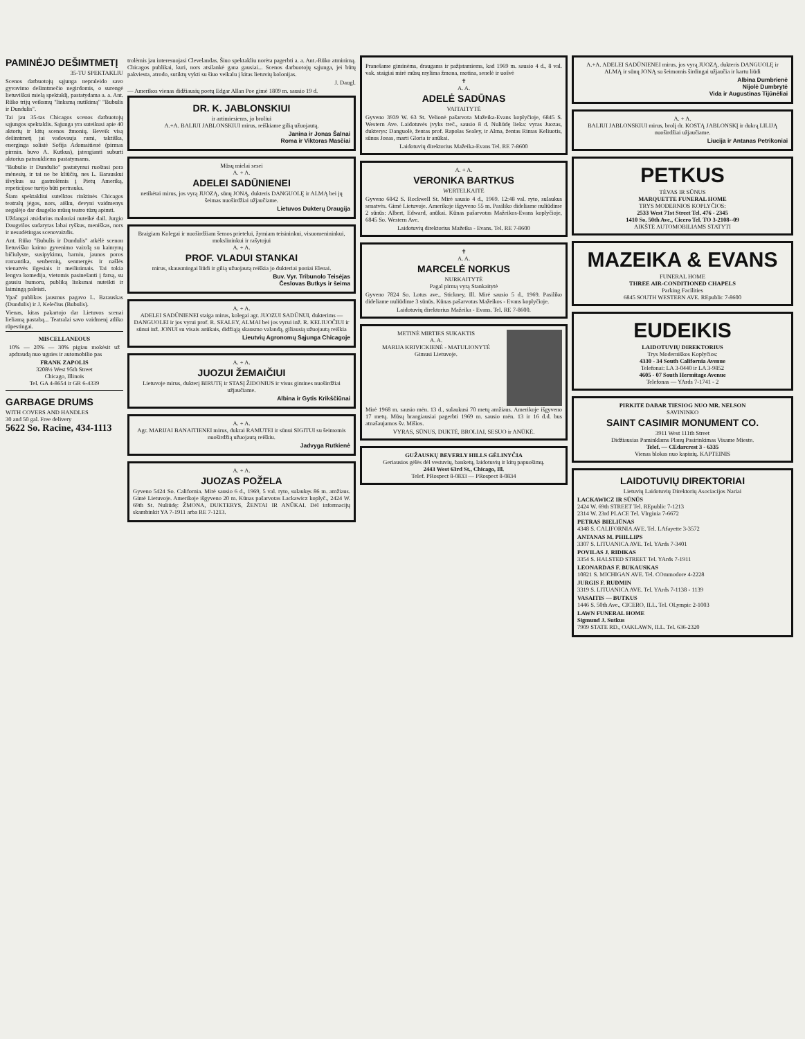PAMINĖJO DEŠIMTMETĮ
35-TU SPEKTAKLIU
Scenos darbuotojų sąjunga nepraleido savo gyvavimo dešimtmečio negirdomis, o surengė lietuviškai mielą spektaklį, pastatydama a. a. Ant. Rūko trijų veiksmų "linksmą nutikimą" "Bubulis ir Dundulis".
Tai jau 35-tas Chicagos scenos darbuotojų sąjungos spektaklis. Sąjunga yra suteikusi apie 40 aktorių ir kitų scenos žmonių. Beveik visą dešimtmetį jai vadovauja rami, taktiška, energinga solistė Sofija Adomaitienė (pirmas pirmin. buvo A. Kutkus), įstengianti suburti aktorius patraukliems pastatymams.
"Bubulio ir Dundulio" pastatymui ruoštasi pora mėnesių, ir tai ne be kliūčių, nes L. Barauskui išvykus su gastrolėmis į Pietų Ameriką, repeticijose turėjo būti pertrauka.
Šiam spektakliui sutelktos rinktinės Chicagos teatralų jėgos, nors, aišku, devyni vaidmenys negalėjo dar daugelio mūsų teatro tūzų apimti.
Uždangai atsidarius maloniai nuteikė dail. Jurgio Daugvilos sudarytas labai ryškus, meniškas, nors ir nesudėtingas scenovaizdis.
Ant. Rūko "Bubulis ir Dundulis" atkėlė scenon lietuviško kaimo gyvenimo vaizdą su kaimynų bičiulyste, susipykimu, barniu, jaunos poros romantika, senbernių, senmergės ir našlės vienatvės ilgesiais ir meilinimais. Tai tokia lengva komedija, vietomis pasinešanti į farsą, su gausiu humoru, publiką linksmai nuteikti ir laimingą paleisti.
Ypač publikos jausmus pagavo L. Barauskas (Dundulis) ir J. Kelečius (Bubulis).
Vienas, kitas pakartojo dar Lietuvos scenai lieliamą pastabą... Teatralai savo vaidmenį atliko rūpestingai.
MISCELLANEOUS
10% — 20% — 30% pigiau mokėsit už apdraudą nuo ugnies ir automobilio pas
FRANK ZAPOLIS
3208½ West 95th Street
Chicago, Illinois
Tel. GA 4-8654 ir GR 6-4339
GARBAGE DRUMS
WITH COVERS AND HANDLES
30 and 50 gal. Free delivery
5622 So. Racine, 434-1113
trolėmis jau interesuojasi Clevelandas. Šiuo spektakliu norėta pagerbti a. a. Ant.-Rūko atminimą. Chicagos publikai, kuri, nors atsilankė gana gausiai... Scenos darbuotojų sąjunga, jei būtų pakviesta, atrodo, sutiktų vykti su šiuo veikalu į kitas lietuvių kolonijas.
J. Daugl.
— Amerikos vienas didžiausių poetų Edgar Allan Poe gimė 1809 m. sausio 19 d.
DR. K. JABLONSKIUI
ir artimiesiems, jo broliui
A.+A. BALIUI JABLONSKIUI mirus, reiškiame gilią užuojautą.
Janina ir Jonas Šalnai
Roma ir Viktoras Masčiai
Mūsų mielai sesei
A. + A.
ADELEI SADŪNIENEI
netikėtai mirus, jos vyrą JUOZĄ, sūnų JONĄ, dukteris DANGUOLĘ ir ALMĄ bei jų šeimas nuoširdžiai užjaučiame.
Lietuvos Dukterų Draugija
Braigiam Kolegai ir nuoširdžiam šemos prietelui, žymiam teisininkui, visuomenininkui, mokslininkui ir rašytojui
A. + A.
PROF. VLADUI STANKAI
mirus, skausmingai liūdi ir gilią užuojautą reiškia jo dukteriai poniai Elenai.
Buv. Vyr. Tribunolo Teisėjas
Česlovas Butkys ir šeima
A. + A.
ADELEI SADŪNIENEI staiga mirus, kolegai agr. JUOZUI SADŪNUI, dukterims — DANGUOLEI ir jos vyrui prof. R. SEALEY, ALMAI bei jos vyrui inž. R. KELIUOČIUI ir sūnui inž. JONUI su visais anūkais, didžiąją skausmo valandą, giliausią užuojautą reiškia
Lieutvių Agronomų Sąjunga Chicagoje
A. + A.
JUOZUI ŽEMAIČIUI
Lietuvoje mirus, dukterį BIRUTĘ ir STASĮ ŽIDONIUS ir visus gimines nuoširdžiai užjaučiame.
Albina ir Gytis Krikščiūnai
A. + A.
Agr. MARIJAI BANAITIENEI mirus, dukrai RAMUTEI ir sūnui SIGITUI su šeimomis nuoširdžią užuojautą reiškiu.
Jadvyga Rutkienė
A. + A.
JUOZAS POŽELA
Gyveno 5424 So. California. Mirė sausio 6 d., 1969, 5 val. ryto, sulaukęs 86 m. amžiaus. Gimė Lietuvoje. Amerikoje išgyveno 20 m. Kūnas pašarvotas Lackawicz koplyč., 2424 W. 69th St. Nuliūdę: ŽMONA, DUKTERYS, ŽENTAI IR ANŪKAI. Dėl informacijų skambinkit YA 7-1911 arba RE 7-1213.
Pranešame giminėms, draugams ir pažįstamiems, kad 1969 m. sausio 4 d., 8 val. vak. staigiai mirė mūsų mylima žmona, motina, senelė ir uošvė
✝
A. A.
ADELĖ SADŪNAS
VAITAITYTĖ
Gyveno 3939 W. 63 St. Velionė pašarvota Mažeika-Evans koplyčioje, 6845 S. Western Ave. Laidotuvės įvyks treč., sausio 8 d. Nuliūdę lieka: vyras Juozas, dukterys: Danguolė, žentas prof. Rapolas Sealey, ir Alma, žentas Rimas Keliuotis, sūnus Jonas, marti Gloria ir anūkai.
Laidotuvių direktorius Mažeika-Evans Tel. RE 7-8600
A. + A.
VERONIKA BARTKUS
WERTELKAITĖ
Gyveno 6842 S. Rockwell St. Mirė sausio 4 d., 1969. 12:48 val. ryto, sulaukus senatvės. Gimė Lietuvoje. Amerikoje išgyveno 55 m. Pasiliko dideliame nuliūdime 2 sūnūs: Albert, Edward, anūkai. Kūnas pašarvotas Mažeikos-Evans koplyčioje, 6845 So. Western Ave.
Laidotuvių direktorius Mažeika - Evans. Tel. RE 7-8600
✝
A. A.
MARCELĖ NORKUS
NURKAITYTĖ
Pagal pirmą vyrą Stankaitytė
Gyveno 7824 So. Lotus ave., Stickney, Ill. Mirė sausio 5 d., 1969. Pasiliko dideliame nuliūdime 3 sūnūs. Kūnas pašarvotas Mažeikos - Evans koplyčioje.
Laidotuvių direktorius Mažeika - Evans. Tel. RE 7-8600.
METINĖ MIRTIES SUKAKTIS
A. A.
MARIJA KRIVICKIENĖ - MATULIONYTĖ
Gimusi Lietuvoje.
Mirė 1968 m. sausio mėn. 13 d., sulaukusi 70 metų amžiaus. Amerikoje išgyveno 17 metų. Mūsų brangiausiai pagerbti 1969 m. sausio mėn. 13 ir 16 d.d. bus atnašaujamos šv. Mišios.
VYRAS, SŪNUS, DUKTĖ, BROLIAI, SESUO ir ANŪKĖ.
GUŽAUSKŲ BEVERLY HILLS GĖLINYČIA
Geriausios gėlės dėl vestuvių, banketų, laidotuvių ir kitų papuošimų.
2443 West 63rd St., Chicago, Ill.
Telef. PRospect 8-0833 — PRospect 8-0834
A.+A. ADELEI SADŪNIENEI mirus, jos vyrą JUOZĄ, dukteris DANGUOLĘ ir ALMĄ ir sūnų JONĄ su šeimomis širdingai užjaučia ir kartu liūdi
Albina Dumbrienė
Nijolė Dumbrytė
Vida ir Augustinas Tijūnėliai
A. + A.
BALIUI JABLONSKIUI mirus, brolį dr. KOSTĄ JABLONSKĮ ir dukrą LILIJĄ nuoširdžiai užjaučiame.
Liucija ir Antanas Petrikoniai
PETKUS
TĖVAS IR SŪNUS
MARQUETTE FUNERAL HOME
TRYS MODERNIOS KOPLYČIOS:
2533 West 71st Street Tel. 476 - 2345
1410 So. 50th Ave., Cicero Tel. TO 3-2108--09
AIKŠTĖ AUTOMOBILIAMS STATYTI
MAZEIKA & EVANS
FUNERAL HOME
THREE AIR-CONDITIONED CHAPELS
Parking Facilities
6845 SOUTH WESTERN AVE. REpublic 7-8600
EUDEIKIS
LAIDOTUVIŲ DIREKTORIUS
Trys Moderniškos Koplyčios:
4330 - 34 South California Avenue
Telefonai: LA 3-0440 ir LA 3-9852
4605 - 07 South Hermitage Avenue
Telefonas — YArds 7-1741 - 2
PIRKITE DABAR TIESIOG NUO MR. NELSON
SAVININKO
SAINT CASIMIR MONUMENT CO.
3911 West 111th Street
Didžiausias Paminklams Planų Pasirinkimas Visame Mieste.
Telef. — CEdarcrest 3 - 6335
Vienas blokas nuo kapinių. KAPTEINIS
LAIDOTUVIŲ DIREKTORIAI
Lietuvių Laidotuvių Direktorių Asociacijos Nariai
LACKAWICZ IR SŪNŪS
2424 W. 69th STREET Tel. REpublic 7-1213
2314 W. 23rd PLACE Tel. VIrginia 7-6672
PETRAS BIELIŪNAS
4348 S. CALIFORNIA AVE. Tel. LAfayette 3-3572
ANTANAS M. PHILLIPS
3307 S. LITUANICA AVE. Tel. YArds 7-3401
POVILAS J. RIDIKAS
3354 S. HALSTED STREET Tel. YArds 7-1911
LEONARDAS F. BUKAUSKAS
10821 S. MICHIGAN AVE. Tel. COmmodore 4-2228
JURGIS F. RUDMIN
3319 S. LITUANICA AVE. Tel. YArds 7-1138 - 1139
VASAITIS — BUTKUS
1446 S. 50th Ave., CICERO, ILL. Tel. OLympic 2-1003
LAWN FUNERAL HOME
Sigmund J. Sutkus
7909 STATE RD., OAKLAWN, ILL. Tel. 636-2320